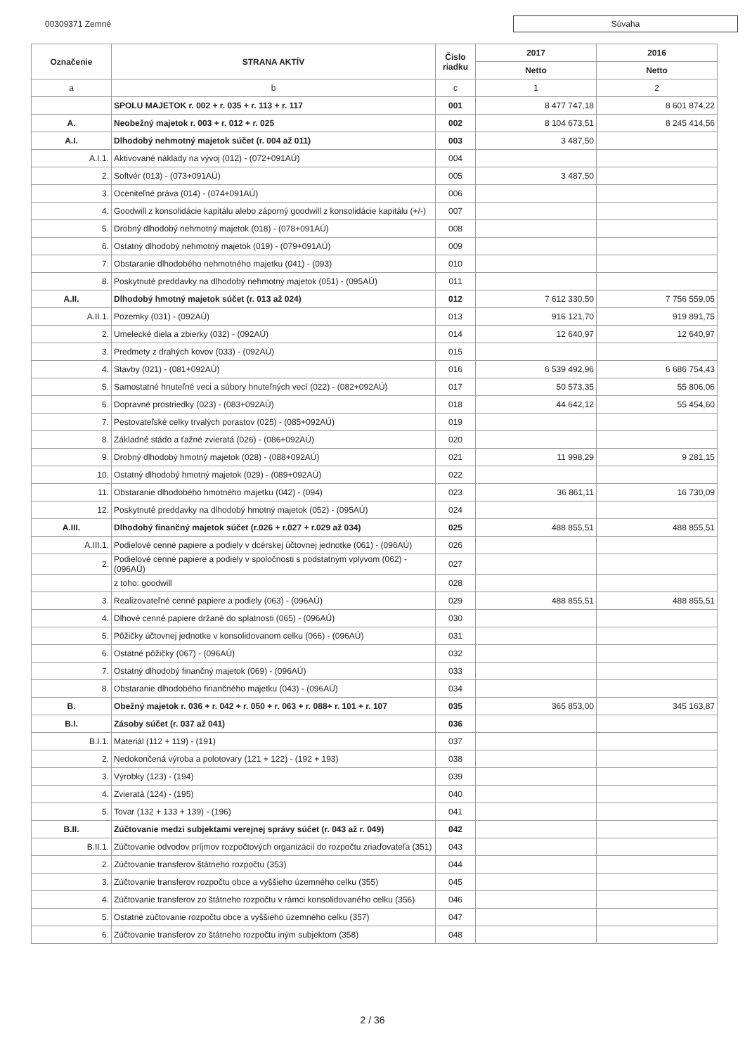00309371 Zemné
Súvaha
| Označenie | STRANA AKTÍV | Číslo riadku | 2017 | 2016 |
| --- | --- | --- | --- | --- |
| | | | Netto | Netto |
| a | b | c | 1 | 2 |
| | SPOLU MAJETOK r. 002 + r. 035 + r. 113 + r. 117 | 001 | 8 477 747,18 | 8 601 874,22 |
| A. | Neobežný majetok r. 003 + r. 012 + r. 025 | 002 | 8 104 673,51 | 8 245 414,56 |
| A.I. | Dlhodobý nehmotný majetok súčet (r. 004 až 011) | 003 | 3 487,50 | |
| A.I.1. | Aktivované náklady na vývoj (012) - (072+091AÚ) | 004 | | |
| 2. | Softvér (013) - (073+091AÚ) | 005 | 3 487,50 | |
| 3. | Oceniteľné práva (014) - (074+091AÚ) | 006 | | |
| 4. | Goodwill z konsolidácie kapitálu alebo záporný goodwill z konsolidácie kapitálu (+/-) | 007 | | |
| 5. | Drobný dlhodobý nehmotný majetok (018) - (078+091AÚ) | 008 | | |
| 6. | Ostatný dlhodobý nehmotný majetok (019) - (079+091AÚ) | 009 | | |
| 7. | Obstaranie dlhodobého nehmotného majetku (041) - (093) | 010 | | |
| 8. | Poskytnuté preddavky na dlhodobý nehmotný majetok (051) - (095AÚ) | 011 | | |
| A.II. | Dlhodobý hmotný majetok súčet (r. 013 až 024) | 012 | 7 612 330,50 | 7 756 559,05 |
| A.II.1. | Pozemky (031) - (092AÚ) | 013 | 916 121,70 | 919 891,75 |
| 2. | Umelecké diela a zbierky (032) - (092AÚ) | 014 | 12 640,97 | 12 640,97 |
| 3. | Predmety z drahých kovov (033) - (092AÚ) | 015 | | |
| 4. | Stavby (021) - (081+092AÚ) | 016 | 6 539 492,96 | 6 686 754,43 |
| 5. | Samostatné hnuteľné veci a súbory hnuteľných vecí (022) - (082+092AÚ) | 017 | 50 573,35 | 55 806,06 |
| 6. | Dopravné prostriedky (023) - (083+092AÚ) | 018 | 44 642,12 | 55 454,60 |
| 7. | Pestovateľské celky trvalých porastov (025) - (085+092AÚ) | 019 | | |
| 8. | Základné stádo a ťažné zvieratá (026) - (086+092AÚ) | 020 | | |
| 9. | Drobný dlhodobý hmotný majetok (028) - (088+092AÚ) | 021 | 11 998,29 | 9 281,15 |
| 10. | Ostatný dlhodobý hmotný majetok (029) - (089+092AÚ) | 022 | | |
| 11. | Obstaranie dlhodobého hmotného majetku (042) - (094) | 023 | 36 861,11 | 16 730,09 |
| 12. | Poskytnuté preddavky na dlhodobý hmotný majetok (052) - (095AÚ) | 024 | | |
| A.III. | Dlhodobý finančný majetok súčet (r.026 + r.027 + r.029 až 034) | 025 | 488 855,51 | 488 855,51 |
| A.III.1. | Podielové cenné papiere a podiely v dcérskej účtovnej jednotke (061) - (096AÚ) | 026 | | |
| 2. | Podielové cenné papiere a podiely v spoločnosti s podstatným vplyvom (062) - (096AÚ) | 027 | | |
| | z toho: goodwill | 028 | | |
| 3. | Realizovateľné cenné papiere a podiely (063) - (096AÚ) | 029 | 488 855,51 | 488 855,51 |
| 4. | Dlhové cenné papiere držané do splatnosti (065) - (096AÚ) | 030 | | |
| 5. | Pôžičky účtovnej jednotke v konsolidovanom celku (066) - (096AÚ) | 031 | | |
| 6. | Ostatné pôžičky (067) - (096AÚ) | 032 | | |
| 7. | Ostatný dlhodobý finančný majetok (069) - (096AÚ) | 033 | | |
| 8. | Obstaranie dlhodobého finančného majetku (043) - (096AÚ) | 034 | | |
| B. | Obežný majetok r. 036 + r. 042 + r. 050 + r. 063 + r. 088+ r. 101 + r. 107 | 035 | 365 853,00 | 345 163,87 |
| B.I. | Zásoby súčet (r. 037 až 041) | 036 | | |
| B.I.1. | Materiál (112 + 119) - (191) | 037 | | |
| 2. | Nedokončená výroba a polotovary (121 + 122) - (192 + 193) | 038 | | |
| 3. | Výrobky (123) - (194) | 039 | | |
| 4. | Zvieratá (124) - (195) | 040 | | |
| 5. | Tovar (132 + 133 + 139) - (196) | 041 | | |
| B.II. | Zúčtovanie medzi subjektami verejnej správy súčet (r. 043 až r. 049) | 042 | | |
| B.II.1. | Zúčtovanie odvodov príjmov rozpočtových organizácií do rozpočtu zriaďovateľa (351) | 043 | | |
| 2. | Zúčtovanie transferov štátneho rozpočtu (353) | 044 | | |
| 3. | Zúčtovanie transferov rozpočtu obce a vyššieho územného celku (355) | 045 | | |
| 4. | Zúčtovanie transferov zo štátneho rozpočtu v rámci konsolidovaného celku (356) | 046 | | |
| 5. | Ostatné zúčtovanie rozpočtu obce a vyššieho územného celku (357) | 047 | | |
| 6. | Zúčtovanie transferov zo štátneho rozpočtu iným subjektom (358) | 048 | | |
2 / 36